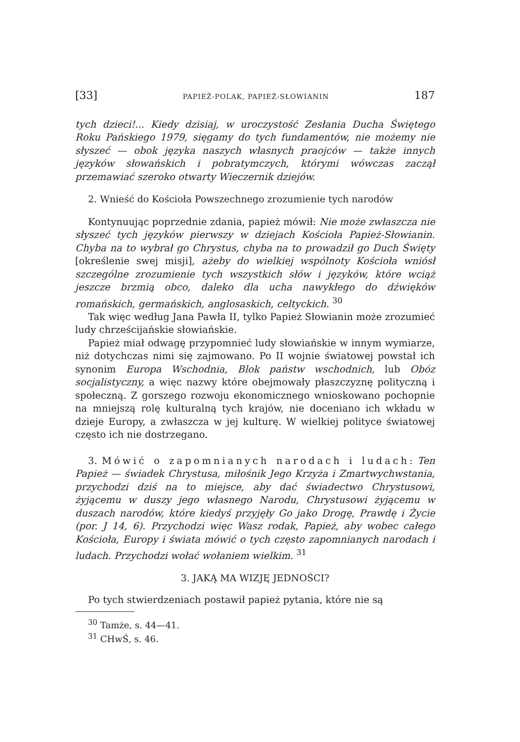[33] PAPIEŻ-POLAK, PAPIEŻ-SŁOWIANIN 187
tych dzieci!... Kiedy dzisiaj, w uroczystość Zesłania Ducha Świętego Roku Pańskiego 1979, sięgamy do tych fundamentów, nie możemy nie słyszeć — obok języka naszych własnych praojców — także innych języków słowańskich i pobratymczych, którymi wówczas zaczął przemawiać szeroko otwarty Wieczernik dziejów.
2. Wnieść do Kościoła Powszechnego zrozumienie tych narodów
Kontynuując poprzednie zdania, papież mówił: Nie może zwłaszcza nie słyszeć tych języków pierwszy w dziejach Kościoła Papież-Słowianin. Chyba na to wybrał go Chrystus, chyba na to prowadził go Duch Święty [określenie swej misji], ażeby do wielkiej wspólnoty Kościoła wniósł szczególne zrozumienie tych wszystkich słów i języków, które wciąż jeszcze brzmią obco, daleko dla ucha nawykłego do dźwięków romańskich, germańskich, anglosaskich, celtyckich. <sup>30</sup>
Tak więc według Jana Pawła II, tylko Papież Słowianin może zrozumieć ludy chrześcijańskie słowiańskie.
Papież miał odwagę przypomnieć ludy słowiańskie w innym wymiarze, niż dotychczas nimi się zajmowano. Po II wojnie światowej powstał ich synonim Europa Wschodnia, Blok państw wschodnich, lub Obóz socjalistyczny, a więc nazwy które obejmowały płaszczyznę polityczną i społeczną. Z gorszego rozwoju ekonomicznego wnioskowano pochopnie na mniejszą rolę kulturalną tych krajów, nie doceniano ich wkładu w dzieje Europy, a zwłaszcza w jej kulturę. W wielkiej polityce światowej często ich nie dostrzegano.
3. Mówić o zapomnianych narodach i ludach: Ten Papież — świadek Chrystusa, miłośnik Jego Krzyża i Zmartwychwstania, przychodzi dziś na to miejsce, aby dać świadectwo Chrystusowi, żyjącemu w duszy jego własnego Narodu, Chrystusowi żyjącemu w duszach narodów, które kiedyś przyjęły Go jako Drogę, Prawdę i Życie (por. J 14, 6). Przychodzi więc Wasz rodak, Papież, aby wobec całego Kościoła, Europy i świata mówić o tych często zapomnianych narodach i ludach. Przychodzi wołać wołaniem wielkim. <sup>31</sup>
3. JAKĄ MA WIZJĘ JEDNOŚCI?
Po tych stwierdzeniach postawił papież pytania, które nie są
<sup>30</sup> Tamże, s. 44—41.
<sup>31</sup> CHwŚ, s. 46.